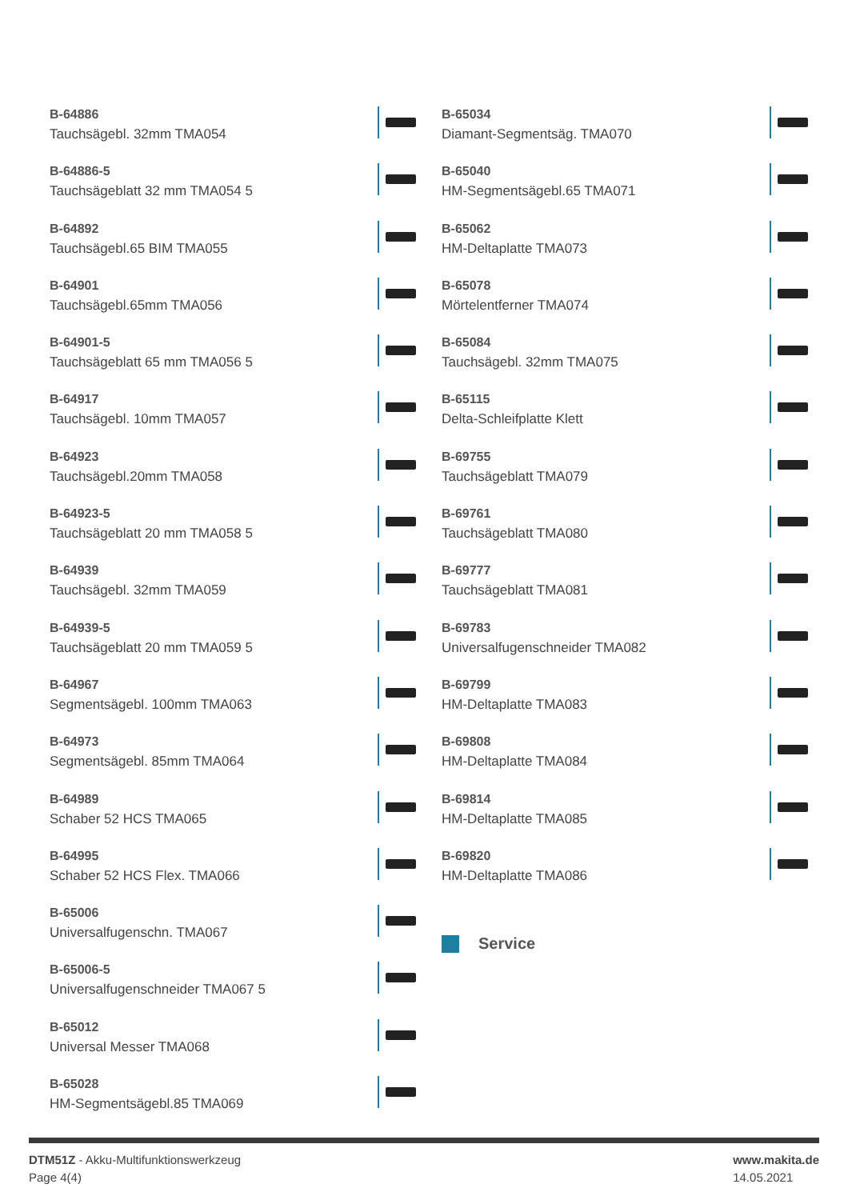B-64886
Tauchsägebl. 32mm TMA054
B-64886-5
Tauchsägeblatt 32 mm TMA054 5
B-64892
Tauchsägebl.65 BIM TMA055
B-64901
Tauchsägebl.65mm TMA056
B-64901-5
Tauchsägeblatt 65 mm TMA056 5
B-64917
Tauchsägebl. 10mm TMA057
B-64923
Tauchsägebl.20mm TMA058
B-64923-5
Tauchsägeblatt 20 mm TMA058 5
B-64939
Tauchsägebl. 32mm TMA059
B-64939-5
Tauchsägeblatt 20 mm TMA059 5
B-64967
Segmentsägebl. 100mm TMA063
B-64973
Segmentsägebl. 85mm TMA064
B-64989
Schaber 52 HCS TMA065
B-64995
Schaber 52 HCS Flex. TMA066
B-65006
Universalfugenschn. TMA067
B-65006-5
Universalfugenschneider TMA067 5
B-65012
Universal Messer TMA068
B-65028
HM-Segmentsägebl.85 TMA069
B-65034
Diamant-Segmentsäg. TMA070
B-65040
HM-Segmentsägebl.65 TMA071
B-65062
HM-Deltaplatte TMA073
B-65078
Mörtelentferner TMA074
B-65084
Tauchsägebl. 32mm TMA075
B-65115
Delta-Schleifplatte Klett
B-69755
Tauchsägeblatt TMA079
B-69761
Tauchsägeblatt TMA080
B-69777
Tauchsägeblatt TMA081
B-69783
Universalfugenschneider TMA082
B-69799
HM-Deltaplatte TMA083
B-69808
HM-Deltaplatte TMA084
B-69814
HM-Deltaplatte TMA085
B-69820
HM-Deltaplatte TMA086
Service
DTM51Z - Akku-Multifunktionswerkzeug
Page 4(4)
www.makita.de
14.05.2021